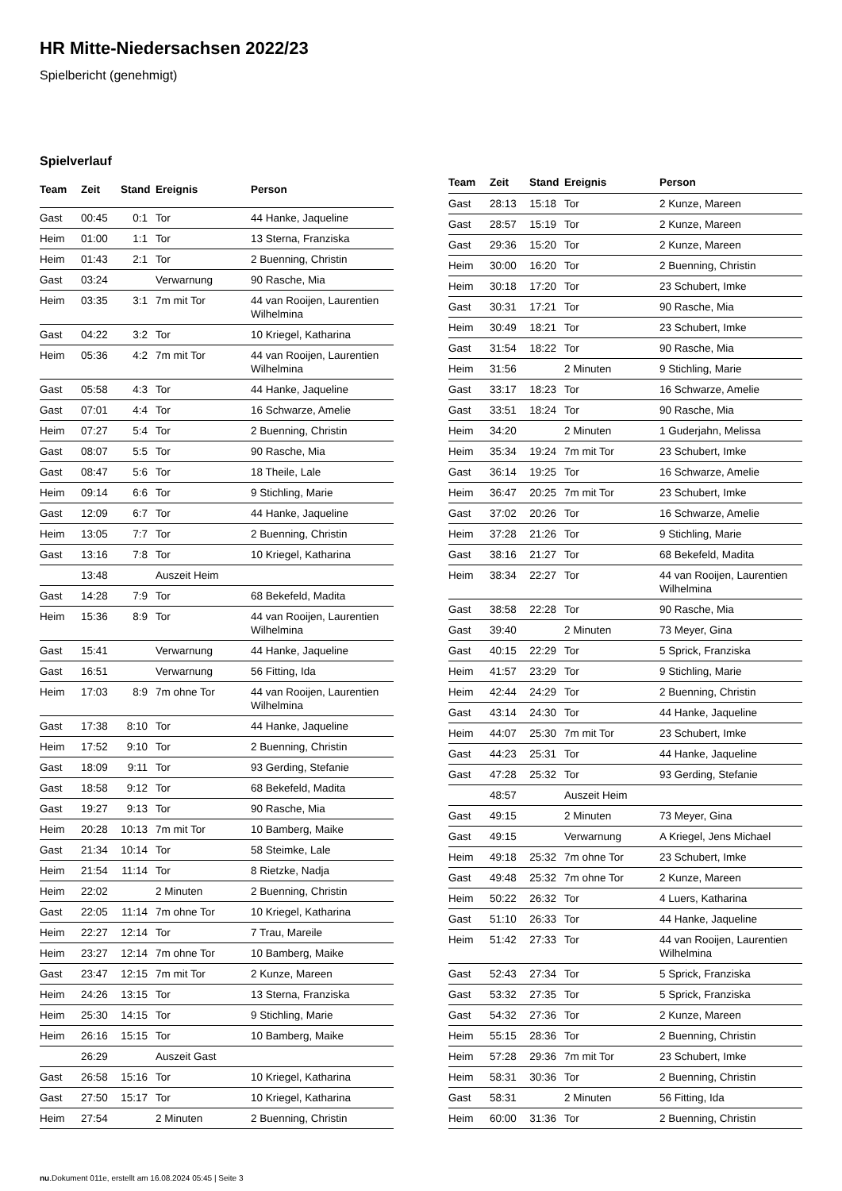HR Mitte-Niedersachsen 2022/23
Spielbericht (genehmigt)
Spielverlauf
| Team | Zeit | Stand | Ereignis | Person |
| --- | --- | --- | --- | --- |
| Gast | 00:45 | 0:1 | Tor | 44 Hanke, Jaqueline |
| Heim | 01:00 | 1:1 | Tor | 13 Sterna, Franziska |
| Heim | 01:43 | 2:1 | Tor | 2 Buenning, Christin |
| Gast | 03:24 | | Verwarnung | 90 Rasche, Mia |
| Heim | 03:35 | 3:1 | 7m mit Tor | 44 van Rooijen, Laurentien Wilhelmina |
| Gast | 04:22 | 3:2 | Tor | 10 Kriegel, Katharina |
| Heim | 05:36 | 4:2 | 7m mit Tor | 44 van Rooijen, Laurentien Wilhelmina |
| Gast | 05:58 | 4:3 | Tor | 44 Hanke, Jaqueline |
| Gast | 07:01 | 4:4 | Tor | 16 Schwarze, Amelie |
| Heim | 07:27 | 5:4 | Tor | 2 Buenning, Christin |
| Gast | 08:07 | 5:5 | Tor | 90 Rasche, Mia |
| Gast | 08:47 | 5:6 | Tor | 18 Theile, Lale |
| Heim | 09:14 | 6:6 | Tor | 9 Stichling, Marie |
| Gast | 12:09 | 6:7 | Tor | 44 Hanke, Jaqueline |
| Heim | 13:05 | 7:7 | Tor | 2 Buenning, Christin |
| Gast | 13:16 | 7:8 | Tor | 10 Kriegel, Katharina |
| | 13:48 | | Auszeit Heim | |
| Gast | 14:28 | 7:9 | Tor | 68 Bekefeld, Madita |
| Heim | 15:36 | 8:9 | Tor | 44 van Rooijen, Laurentien Wilhelmina |
| Gast | 15:41 | | Verwarnung | 44 Hanke, Jaqueline |
| Gast | 16:51 | | Verwarnung | 56 Fitting, Ida |
| Heim | 17:03 | 8:9 | 7m ohne Tor | 44 van Rooijen, Laurentien Wilhelmina |
| Gast | 17:38 | 8:10 | Tor | 44 Hanke, Jaqueline |
| Heim | 17:52 | 9:10 | Tor | 2 Buenning, Christin |
| Gast | 18:09 | 9:11 | Tor | 93 Gerding, Stefanie |
| Gast | 18:58 | 9:12 | Tor | 68 Bekefeld, Madita |
| Gast | 19:27 | 9:13 | Tor | 90 Rasche, Mia |
| Heim | 20:28 | 10:13 | 7m mit Tor | 10 Bamberg, Maike |
| Gast | 21:34 | 10:14 | Tor | 58 Steimke, Lale |
| Heim | 21:54 | 11:14 | Tor | 8 Rietzke, Nadja |
| Heim | 22:02 | | 2 Minuten | 2 Buenning, Christin |
| Gast | 22:05 | 11:14 | 7m ohne Tor | 10 Kriegel, Katharina |
| Heim | 22:27 | 12:14 | Tor | 7 Trau, Mareile |
| Heim | 23:27 | 12:14 | 7m ohne Tor | 10 Bamberg, Maike |
| Gast | 23:47 | 12:15 | 7m mit Tor | 2 Kunze, Mareen |
| Heim | 24:26 | 13:15 | Tor | 13 Sterna, Franziska |
| Heim | 25:30 | 14:15 | Tor | 9 Stichling, Marie |
| Heim | 26:16 | 15:15 | Tor | 10 Bamberg, Maike |
| | 26:29 | | Auszeit Gast | |
| Gast | 26:58 | 15:16 | Tor | 10 Kriegel, Katharina |
| Gast | 27:50 | 15:17 | Tor | 10 Kriegel, Katharina |
| Heim | 27:54 | | 2 Minuten | 2 Buenning, Christin |
| Team | Zeit | Stand | Ereignis | Person |
| --- | --- | --- | --- | --- |
| Gast | 28:13 | 15:18 | Tor | 2 Kunze, Mareen |
| Gast | 28:57 | 15:19 | Tor | 2 Kunze, Mareen |
| Gast | 29:36 | 15:20 | Tor | 2 Kunze, Mareen |
| Heim | 30:00 | 16:20 | Tor | 2 Buenning, Christin |
| Heim | 30:18 | 17:20 | Tor | 23 Schubert, Imke |
| Gast | 30:31 | 17:21 | Tor | 90 Rasche, Mia |
| Heim | 30:49 | 18:21 | Tor | 23 Schubert, Imke |
| Gast | 31:54 | 18:22 | Tor | 90 Rasche, Mia |
| Heim | 31:56 | | 2 Minuten | 9 Stichling, Marie |
| Gast | 33:17 | 18:23 | Tor | 16 Schwarze, Amelie |
| Gast | 33:51 | 18:24 | Tor | 90 Rasche, Mia |
| Heim | 34:20 | | 2 Minuten | 1 Guderjahn, Melissa |
| Heim | 35:34 | 19:24 | 7m mit Tor | 23 Schubert, Imke |
| Gast | 36:14 | 19:25 | Tor | 16 Schwarze, Amelie |
| Heim | 36:47 | 20:25 | 7m mit Tor | 23 Schubert, Imke |
| Gast | 37:02 | 20:26 | Tor | 16 Schwarze, Amelie |
| Heim | 37:28 | 21:26 | Tor | 9 Stichling, Marie |
| Gast | 38:16 | 21:27 | Tor | 68 Bekefeld, Madita |
| Heim | 38:34 | 22:27 | Tor | 44 van Rooijen, Laurentien Wilhelmina |
| Gast | 38:58 | 22:28 | Tor | 90 Rasche, Mia |
| Gast | 39:40 | | 2 Minuten | 73 Meyer, Gina |
| Gast | 40:15 | 22:29 | Tor | 5 Sprick, Franziska |
| Heim | 41:57 | 23:29 | Tor | 9 Stichling, Marie |
| Heim | 42:44 | 24:29 | Tor | 2 Buenning, Christin |
| Gast | 43:14 | 24:30 | Tor | 44 Hanke, Jaqueline |
| Heim | 44:07 | 25:30 | 7m mit Tor | 23 Schubert, Imke |
| Gast | 44:23 | 25:31 | Tor | 44 Hanke, Jaqueline |
| Gast | 47:28 | 25:32 | Tor | 93 Gerding, Stefanie |
| | 48:57 | | Auszeit Heim | |
| Gast | 49:15 | | 2 Minuten | 73 Meyer, Gina |
| Gast | 49:15 | | Verwarnung | A Kriegel, Jens Michael |
| Heim | 49:18 | 25:32 | 7m ohne Tor | 23 Schubert, Imke |
| Gast | 49:48 | 25:32 | 7m ohne Tor | 2 Kunze, Mareen |
| Heim | 50:22 | 26:32 | Tor | 4 Luers, Katharina |
| Gast | 51:10 | 26:33 | Tor | 44 Hanke, Jaqueline |
| Heim | 51:42 | 27:33 | Tor | 44 van Rooijen, Laurentien Wilhelmina |
| Gast | 52:43 | 27:34 | Tor | 5 Sprick, Franziska |
| Gast | 53:32 | 27:35 | Tor | 5 Sprick, Franziska |
| Gast | 54:32 | 27:36 | Tor | 2 Kunze, Mareen |
| Heim | 55:15 | 28:36 | Tor | 2 Buenning, Christin |
| Heim | 57:28 | 29:36 | 7m mit Tor | 23 Schubert, Imke |
| Heim | 58:31 | 30:36 | Tor | 2 Buenning, Christin |
| Gast | 58:31 | | 2 Minuten | 56 Fitting, Ida |
| Heim | 60:00 | 31:36 | Tor | 2 Buenning, Christin |
nu.Dokument 011e, erstellt am 16.08.2024 05:45 | Seite 3